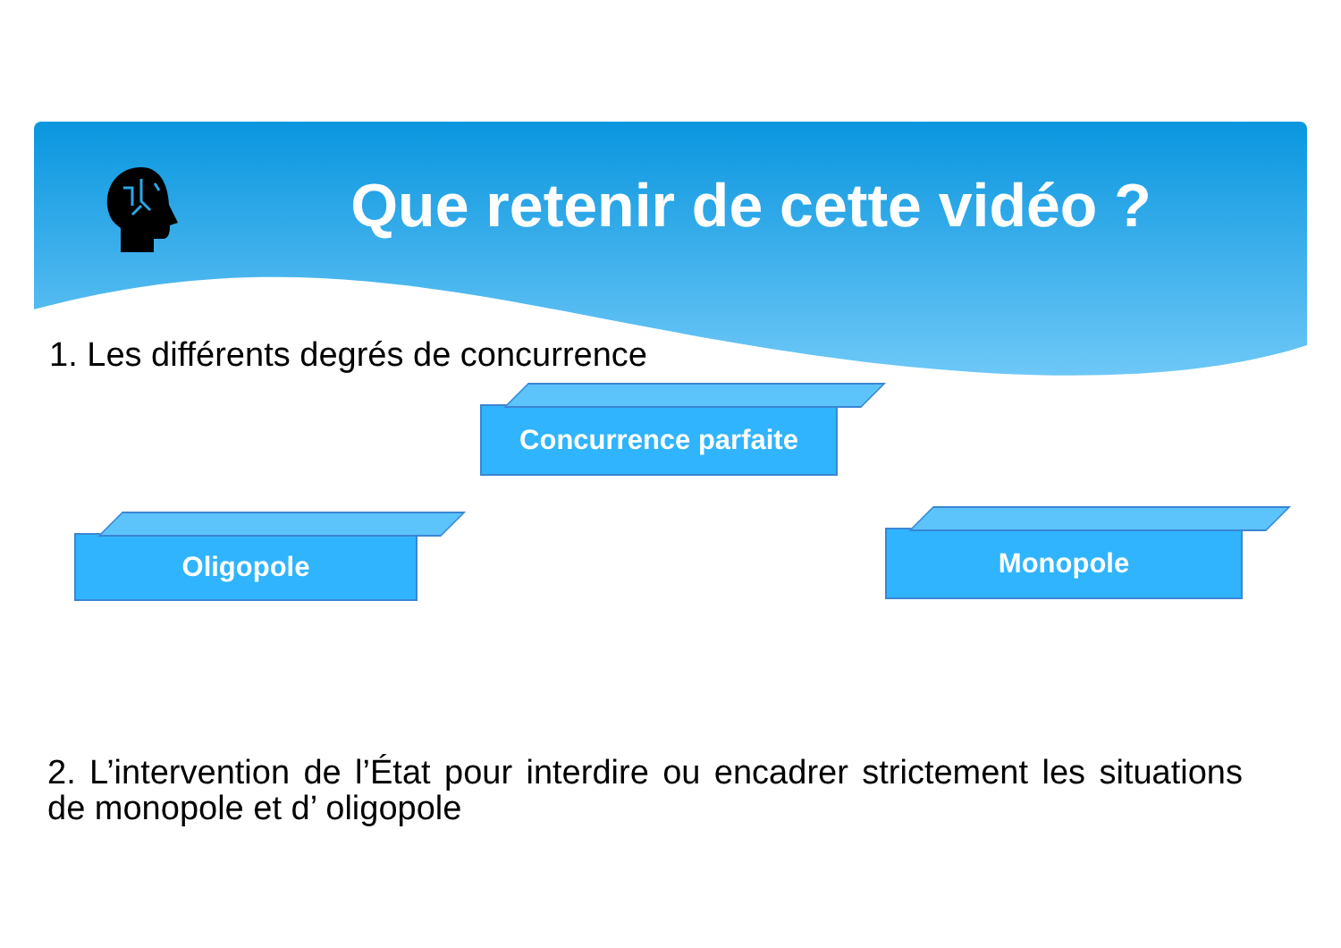Que retenir de cette vidéo ?
1. Les différents degrés de concurrence
Concurrence parfaite
Oligopole Monopole
2. L’intervention de l’État pour interdire ou encadrer strictement les situations de monopole et d’ oligopole